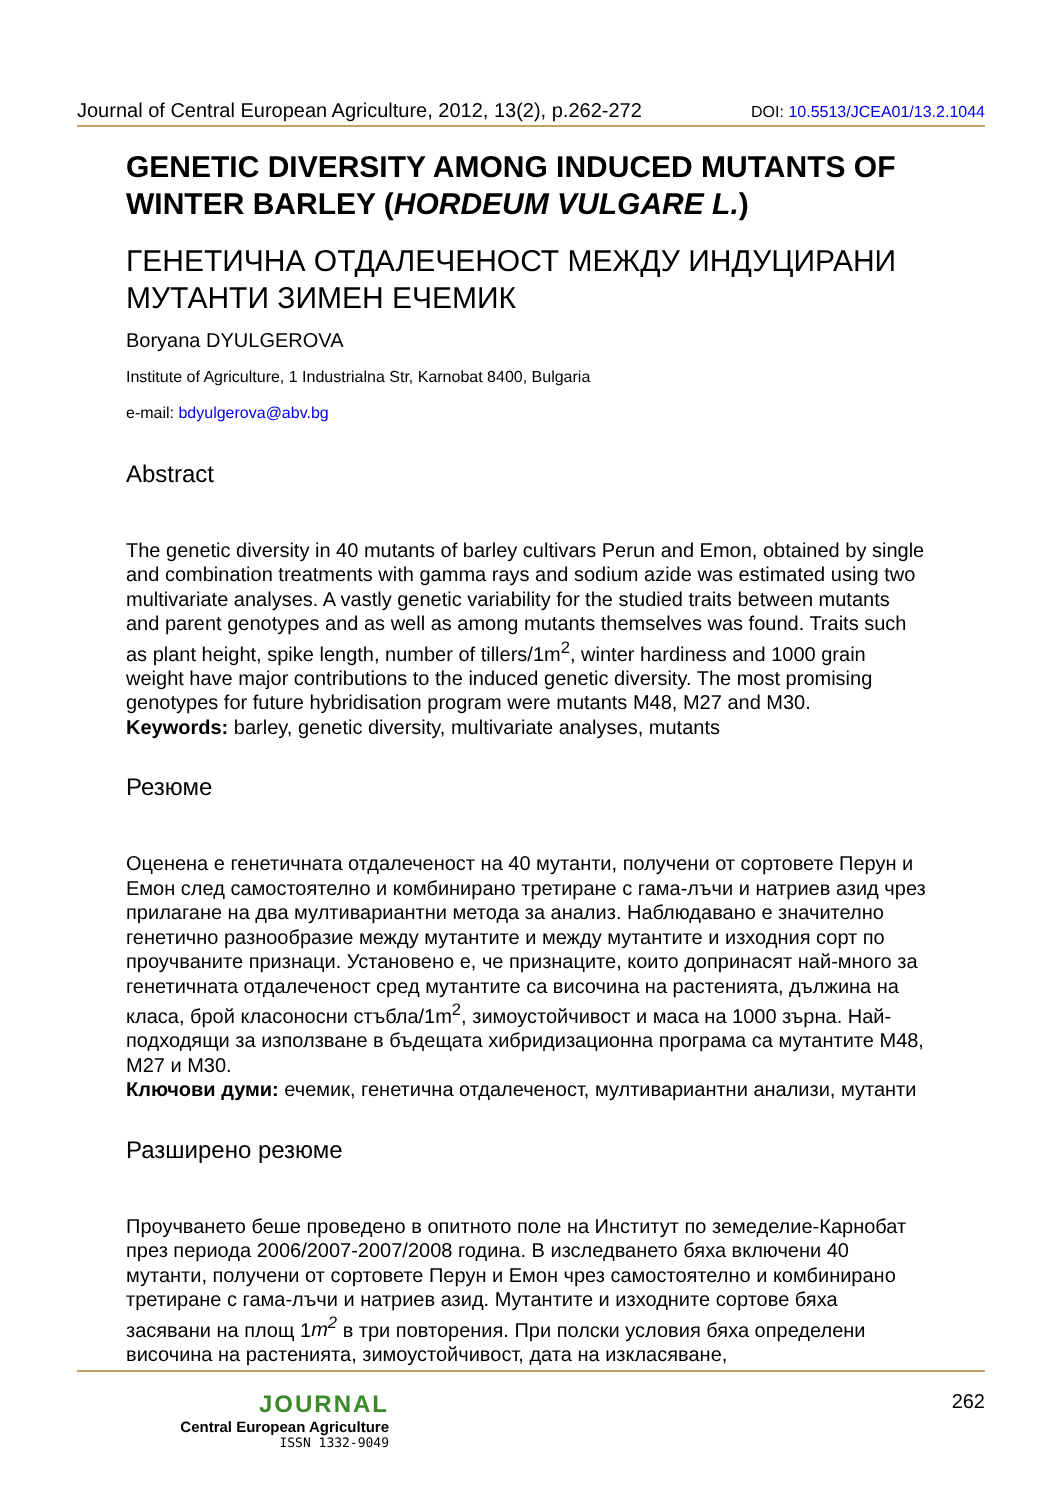Journal of Central European Agriculture, 2012, 13(2), p.262-272 DOI: 10.5513/JCEA01/13.2.1044
GENETIC DIVERSITY AMONG INDUCED MUTANTS OF WINTER BARLEY (HORDEUM VULGARE L.)
ГЕНЕТИЧНА ОТДАЛЕЧЕНОСТ МЕЖДУ ИНДУЦИРАНИ МУТАНТИ ЗИМЕН ЕЧЕМИК
Boryana DYULGEROVA
Institute of Agriculture, 1 Industrialna Str, Karnobat 8400, Bulgaria
e-mail: bdyulgerova@abv.bg
Abstract
The genetic diversity in 40 mutants of barley cultivars Perun and Emon, obtained by single and combination treatments with gamma rays and sodium azide was estimated using two multivariate analyses. A vastly genetic variability for the studied traits between mutants and parent genotypes and as well as among mutants themselves was found. Traits such as plant height, spike length, number of tillers/1m<sup>2</sup>, winter hardiness and 1000 grain weight have major contributions to the induced genetic diversity. The most promising genotypes for future hybridisation program were mutants M48, M27 and M30.
Keywords: barley, genetic diversity, multivariate analyses, mutants
Резюме
Оценена е генетичната отдалеченост на 40 мутанти, получени от сортовете Перун и Емон след самостоятелно и комбинирано третиране с гама-лъчи и натриев азид чрез прилагане на два мултивариантни метода за анализ. Наблюдавано е значително генетично разнообразие между мутантите и между мутантите и изходния сорт по проучваните признаци. Установено е, че признаците, които допринасят най-много за генетичната отдалеченост сред мутантите са височина на растенията, дължина на класа, брой класоносни стъбла/1m<sup>2</sup>, зимоустойчивост и маса на 1000 зърна. Най-подходящи за използване в бъдещата хибридизационна програма са мутантите М48, М27 и М30.
Ключови думи: ечемик, генетична отдалеченост, мултивариантни анализи, мутанти
Разширено резюме
Проучването беше проведено в опитното поле на Институт по земеделие-Карнобат през периода 2006/2007-2007/2008 година. В изследването бяха включени 40 мутанти, получени от сортовете Перун и Емон чрез самостоятелно и комбинирано третиране с гама-лъчи и натриев азид. Мутантите и изходните сортове бяха засявани на площ 1m<sup>2</sup> в три повторения. При полски условия бяха определени височина на растенията, зимоустойчивост, дата на изкласяване,
JOURNAL
Central European Agriculture
ISSN 1332-9049
262